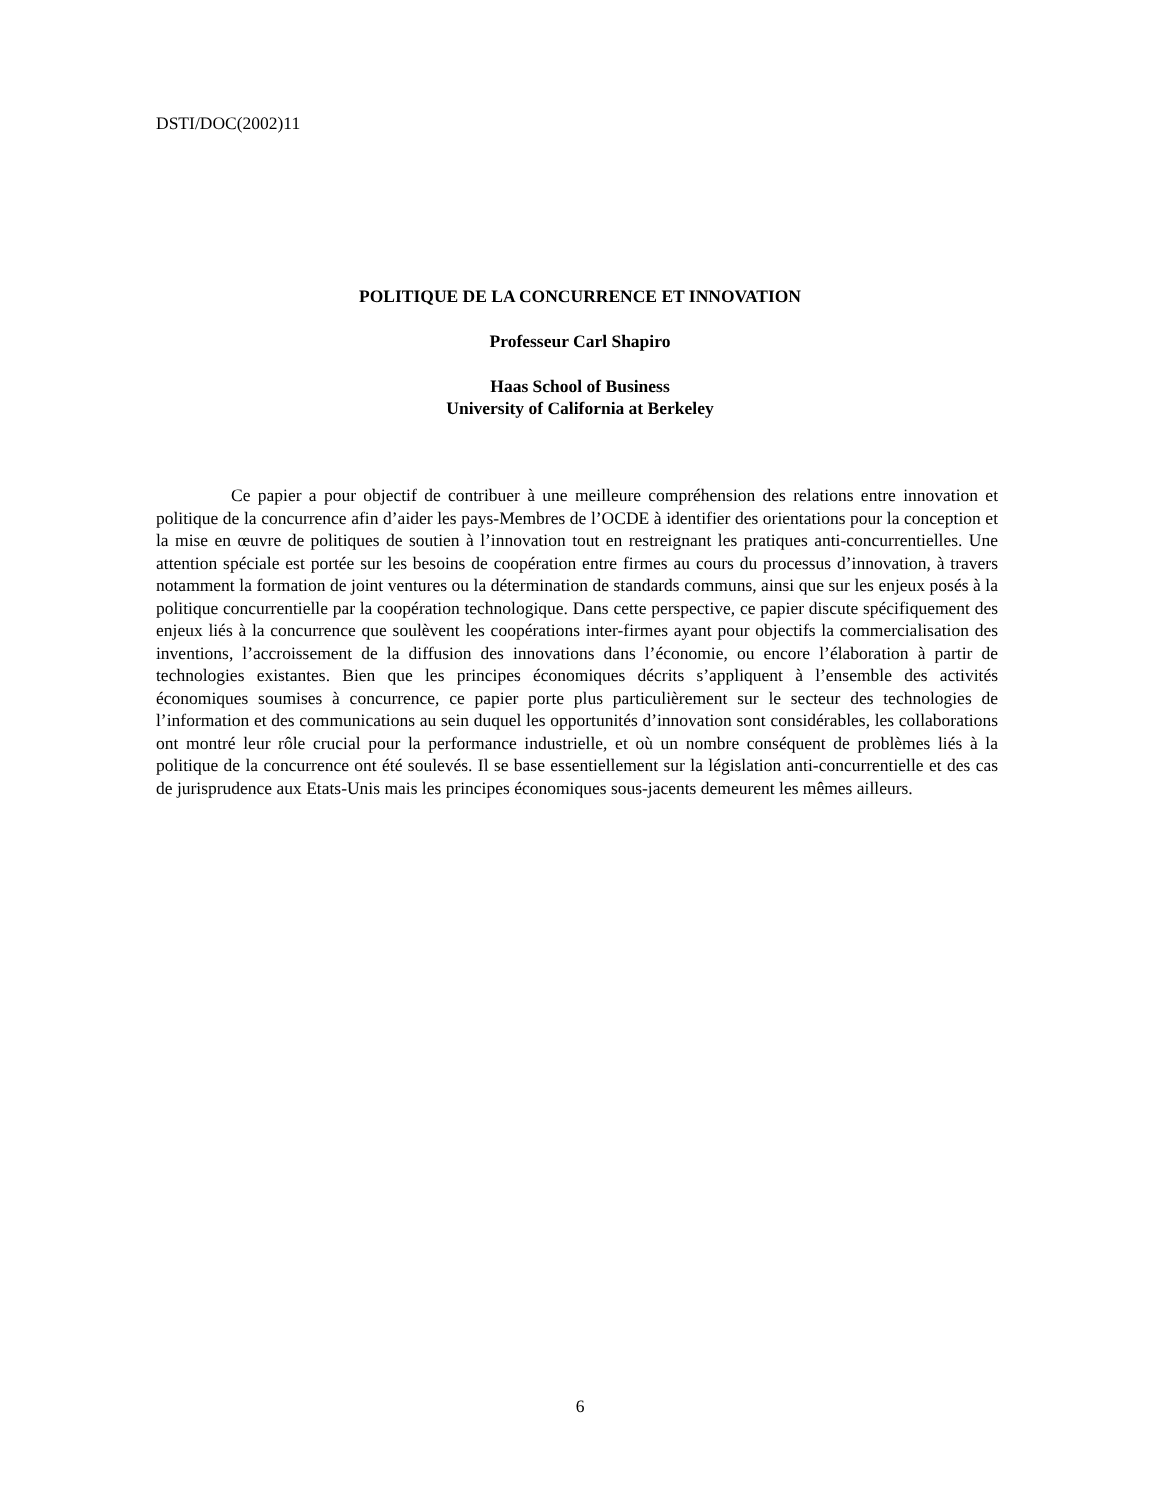DSTI/DOC(2002)11
POLITIQUE DE LA CONCURRENCE ET INNOVATION
Professeur Carl Shapiro
Haas School of Business
University of California at Berkeley
Ce papier a pour objectif de contribuer à une meilleure compréhension des relations entre innovation et politique de la concurrence afin d’aider les pays-Membres de l’OCDE à identifier des orientations pour la conception et la mise en œuvre de politiques de soutien à l’innovation tout en restreignant les pratiques anti-concurrentielles. Une attention spéciale est portée sur les besoins de coopération entre firmes au cours du processus d’innovation, à travers notamment la formation de joint ventures ou la détermination de standards communs, ainsi que sur les enjeux posés à la politique concurrentielle par la coopération technologique. Dans cette perspective, ce papier discute spécifiquement des enjeux liés à la concurrence que soulèvent les coopérations inter-firmes ayant pour objectifs la commercialisation des inventions, l’accroissement de la diffusion des innovations dans l’économie, ou encore l’élaboration à partir de technologies existantes. Bien que les principes économiques décrits s’appliquent à l’ensemble des activités économiques soumises à concurrence, ce papier porte plus particulièrement sur le secteur des technologies de l’information et des communications au sein duquel les opportunités d’innovation sont considérables, les collaborations ont montré leur rôle crucial pour la performance industrielle, et où un nombre conséquent de problèmes liés à la politique de la concurrence ont été soulevés. Il se base essentiellement sur la législation anti-concurrentielle et des cas de jurisprudence aux Etats-Unis mais les principes économiques sous-jacents demeurent les mêmes ailleurs.
6